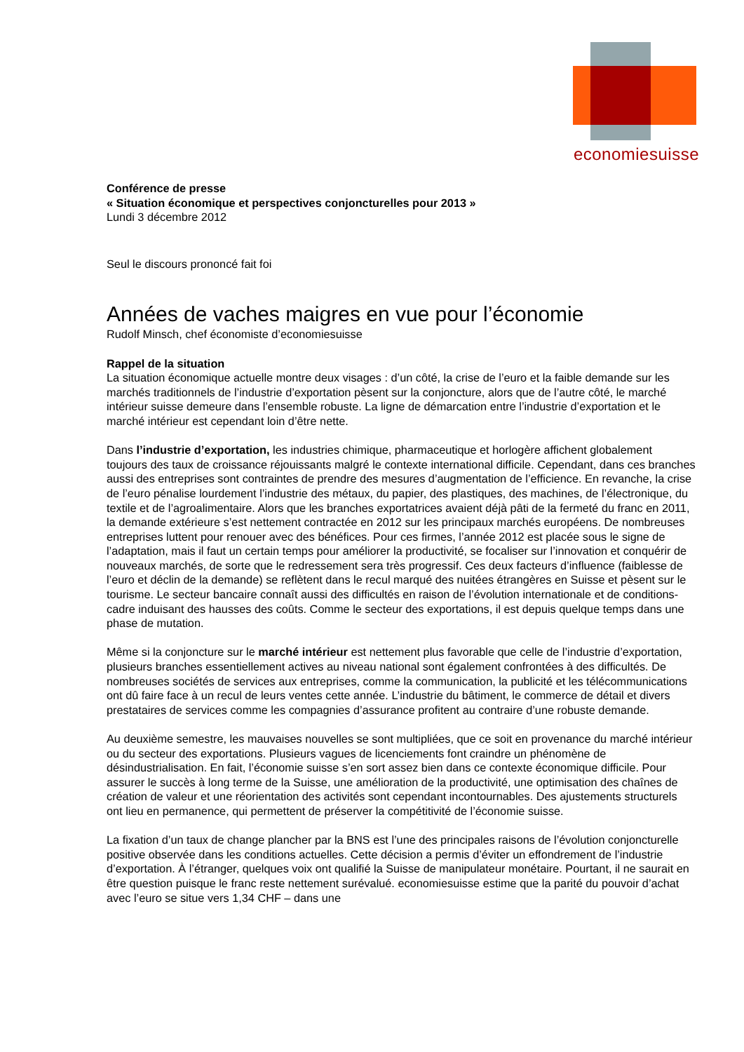economiesuisse
Conférence de presse
« Situation économique et perspectives conjoncturelles pour 2013 »
Lundi 3 décembre 2012
Seul le discours prononcé fait foi
Années de vaches maigres en vue pour l’économie
Rudolf Minsch, chef économiste d’economiesuisse
Rappel de la situation
La situation économique actuelle montre deux visages : d’un côté, la crise de l’euro et la faible demande sur les marchés traditionnels de l’industrie d’exportation pèsent sur la conjoncture, alors que de l’autre côté, le marché intérieur suisse demeure dans l’ensemble robuste. La ligne de démarcation entre l’industrie d’exportation et le marché intérieur est cependant loin d’être nette.
Dans l’industrie d’exportation, les industries chimique, pharmaceutique et horlogère affichent globalement toujours des taux de croissance réjouissants malgré le contexte international difficile. Cependant, dans ces branches aussi des entreprises sont contraintes de prendre des mesures d’augmentation de l’efficience. En revanche, la crise de l’euro pénalise lourdement l’industrie des métaux, du papier, des plastiques, des machines, de l’électronique, du textile et de l’agroalimentaire. Alors que les branches exportatrices avaient déjà pâti de la fermeté du franc en 2011, la demande extérieure s’est nettement contractée en 2012 sur les principaux marchés européens. De nombreuses entreprises luttent pour renouer avec des bénéfices. Pour ces firmes, l’année 2012 est placée sous le signe de l’adaptation, mais il faut un certain temps pour améliorer la productivité, se focaliser sur l’innovation et conquérir de nouveaux marchés, de sorte que le redressement sera très progressif. Ces deux facteurs d’influence (faiblesse de l’euro et déclin de la demande) se reflètent dans le recul marqué des nuitées étrangères en Suisse et pèsent sur le tourisme. Le secteur bancaire connaît aussi des difficultés en raison de l’évolution internationale et de conditions-cadre induisant des hausses des coûts. Comme le secteur des exportations, il est depuis quelque temps dans une phase de mutation.
Même si la conjoncture sur le marché intérieur est nettement plus favorable que celle de l’industrie d’exportation, plusieurs branches essentiellement actives au niveau national sont également confrontées à des difficultés. De nombreuses sociétés de services aux entreprises, comme la communication, la publicité et les télécommunications ont dû faire face à un recul de leurs ventes cette année. L’industrie du bâtiment, le commerce de détail et divers prestataires de services comme les compagnies d’assurance profitent au contraire d’une robuste demande.
Au deuxième semestre, les mauvaises nouvelles se sont multipliées, que ce soit en provenance du marché intérieur ou du secteur des exportations. Plusieurs vagues de licenciements font craindre un phénomène de désindustrialisation. En fait, l’économie suisse s’en sort assez bien dans ce contexte économique difficile. Pour assurer le succès à long terme de la Suisse, une amélioration de la productivité, une optimisation des chaînes de création de valeur et une réorientation des activités sont cependant incontournables. Des ajustements structurels ont lieu en permanence, qui permettent de préserver la compétitivité de l’économie suisse.
La fixation d’un taux de change plancher par la BNS est l’une des principales raisons de l’évolution conjoncturelle positive observée dans les conditions actuelles. Cette décision a permis d’éviter un effondrement de l’industrie d’exportation. À l’étranger, quelques voix ont qualifié la Suisse de manipulateur monétaire. Pourtant, il ne saurait en être question puisque le franc reste nettement surévalué. economiesuisse estime que la parité du pouvoir d’achat avec l’euro se situe vers 1,34 CHF – dans une